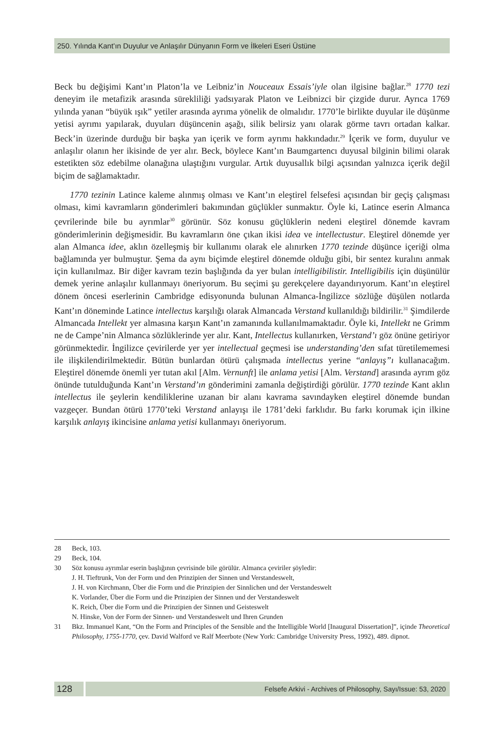250. Yılında Kant’ın Duyulur ve Anlaşılır Dünyanın Form ve İlkeleri Eseri Üstüne
Beck bu değişimi Kant’ın Platon’la ve Leibniz’in Nouceaux Essais’iyle olan ilgisine bağlar.<sup>28</sup> 1770 tezi deneyim ile metafizik arasında sürekliliği yadsıyarak Platon ve Leibnizci bir çizgide durur. Ayrıca 1769 yılında yanan “büyük ışık” yetiler arasında ayrıma yönelik de olmalıdır. 1770’le birlikte duyular ile düşünme yetisi ayrımı yapılarak, duyuları düşüncenin aşağı, silik belirsiz yanı olarak görme tavrı ortadan kalkar. Beck’in üzerinde durduğu bir başka yan içerik ve form ayrımı hakkındadır.<sup>29</sup> İçerik ve form, duyulur ve anlaşılır olanın her ikisinde de yer alır. Beck, böylece Kant’ın Baumgartencı duyusal bilginin bilimi olarak estetikten söz edebilme olanağına ulaştığını vurgular. Artık duyusallık bilgi açısından yalnızca içerik değil biçim de sağlamaktadır.
1770 tezinin Latince kaleme alınmış olması ve Kant’ın eleştirel felsefesi açısından bir geçiş çalışması olması, kimi kavramların gönderimleri bakımından güçlükler sunmaktır. Öyle ki, Latince eserin Almanca çevrilerinde bile bu ayrımlar<sup>30</sup> görünür. Söz konusu güçlüklerin nedeni eleştirel dönemde kavram gönderimlerinin değişmesidir. Bu kavramların öne çıkan ikisi idea ve intellectustur. Eleştirel dönemde yer alan Almanca idee, aklın özelleşmiş bir kullanımı olarak ele alınırken 1770 tezinde düşünce içeriği olma bağlamında yer bulmuştur. Şema da aynı biçimde eleştirel dönemde olduğu gibi, bir sentez kuralını anmak için kullanılmaz. Bir diğer kavram tezin başlığında da yer bulan intelligibilistir. Intelligibilis için düşünülür demek yerine anlaşılır kullanmayı öneriyorum. Bu seçimi şu gerekçelere dayandırıyorum. Kant’ın eleştirel dönem öncesi eserlerinin Cambridge edisyonunda bulunan Almanca-İngilizce sözlüğe düşülen notlarda Kant’ın döneminde Latince intellectus karşılığı olarak Almancada Verstand kullanıldığı bildirilir.<sup>31</sup> Şimdilerde Almancada Intellekt yer almasına karşın Kant’ın zamanında kullanılmamaktadır. Öyle ki, Intellekt ne Grimm ne de Campe’nin Almanca sözlüklerinde yer alır. Kant, Intellectus kullanırken, Verstand’ı göz önüne getiriyor görünmektedir. İngilizce çevirilerde yer yer intellectual geçmesi ise understanding’den sıfat türetilememesi ile ilişkilendirilmektedir. Bütün bunlardan ötürü çalışmada intellectus yerine “anlayış”ı kullanacağım. Eleştirel dönemde önemli yer tutan akıl [Alm. Vernunft] ile anlama yetisi [Alm. Verstand] arasında ayrım göz önünde tutulduğunda Kant’ın Verstand’ın gönderimini zamanla değiştirdiği görülür. 1770 tezinde Kant aklın intellectus ile şeylerin kendiliklerine uzanan bir alanı kavrama savındayken eleştirel dönemde bundan vazgeçer. Bundan ötürü 1770’teki Verstand anlayışı ile 1781’deki farklıdır. Bu farkı korumak için ilkine karşılık anlayış ikincisine anlama yetisi kullanmayı öneriyorum.
28 Beck, 103.
29 Beck, 104.
30 Söz konusu ayrımlar eserin başlığının çevrisinde bile görülür. Almanca çeviriler şöyledir:
J. H. Tieftrunk, Von der Form und den Prinzipien der Sinnen und Verstandeswelt,
J. H. von Kirchmann, Über die Form und die Prinzipien der Sinnlichen und der Verstandeswelt
K. Vorlander, Über die Form und die Prinzipien der Sinnen und der Verstandeswelt
K. Reich, Über die Form und die Prinzipien der Sinnen und Geisteswelt
N. Hinske, Von der Form der Sinnen- und Verstandeswelt und Ihren Grunden
31 Bkz. Immanuel Kant, “On the Form and Principles of the Sensible and the Intelligible World [Inaugural Dissertation]”, içinde Theoretical Philosophy, 1755-1770, çev. David Walford ve Ralf Meerbote (New York: Cambridge University Press, 1992), 489. dipnot.
128
Felsefe Arkivi - Archives of Philosophy, Sayı/Issue: 53, 2020